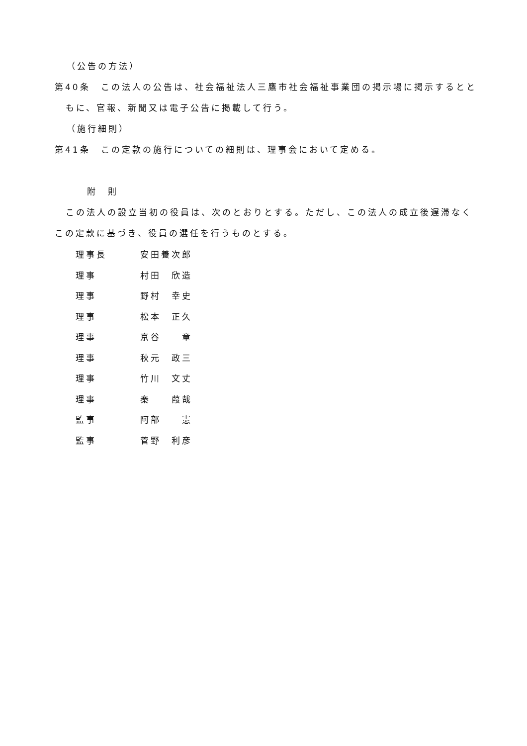（公告の方法）
第40条　この法人の公告は、社会福祉法人三鷹市社会福祉事業団の掲示場に掲示するとと
もに、官報、新聞又は電子公告に掲載して行う。
（施行細則）
第41条　この定款の施行についての細則は、理事会において定める。
附　則
この法人の設立当初の役員は、次のとおりとする。ただし、この法人の成立後遅滞なく
この定款に基づき、役員の選任を行うものとする。
| 理事長 | 安田養次郎 |
| 理事 | 村田 欣造 |
| 理事 | 野村 幸史 |
| 理事 | 松本 正久 |
| 理事 | 京谷 章 |
| 理事 | 秋元 政三 |
| 理事 | 竹川 文丈 |
| 理事 | 秦 葭哉 |
| 監事 | 阿部 憲 |
| 監事 | 菅野 利彦 |